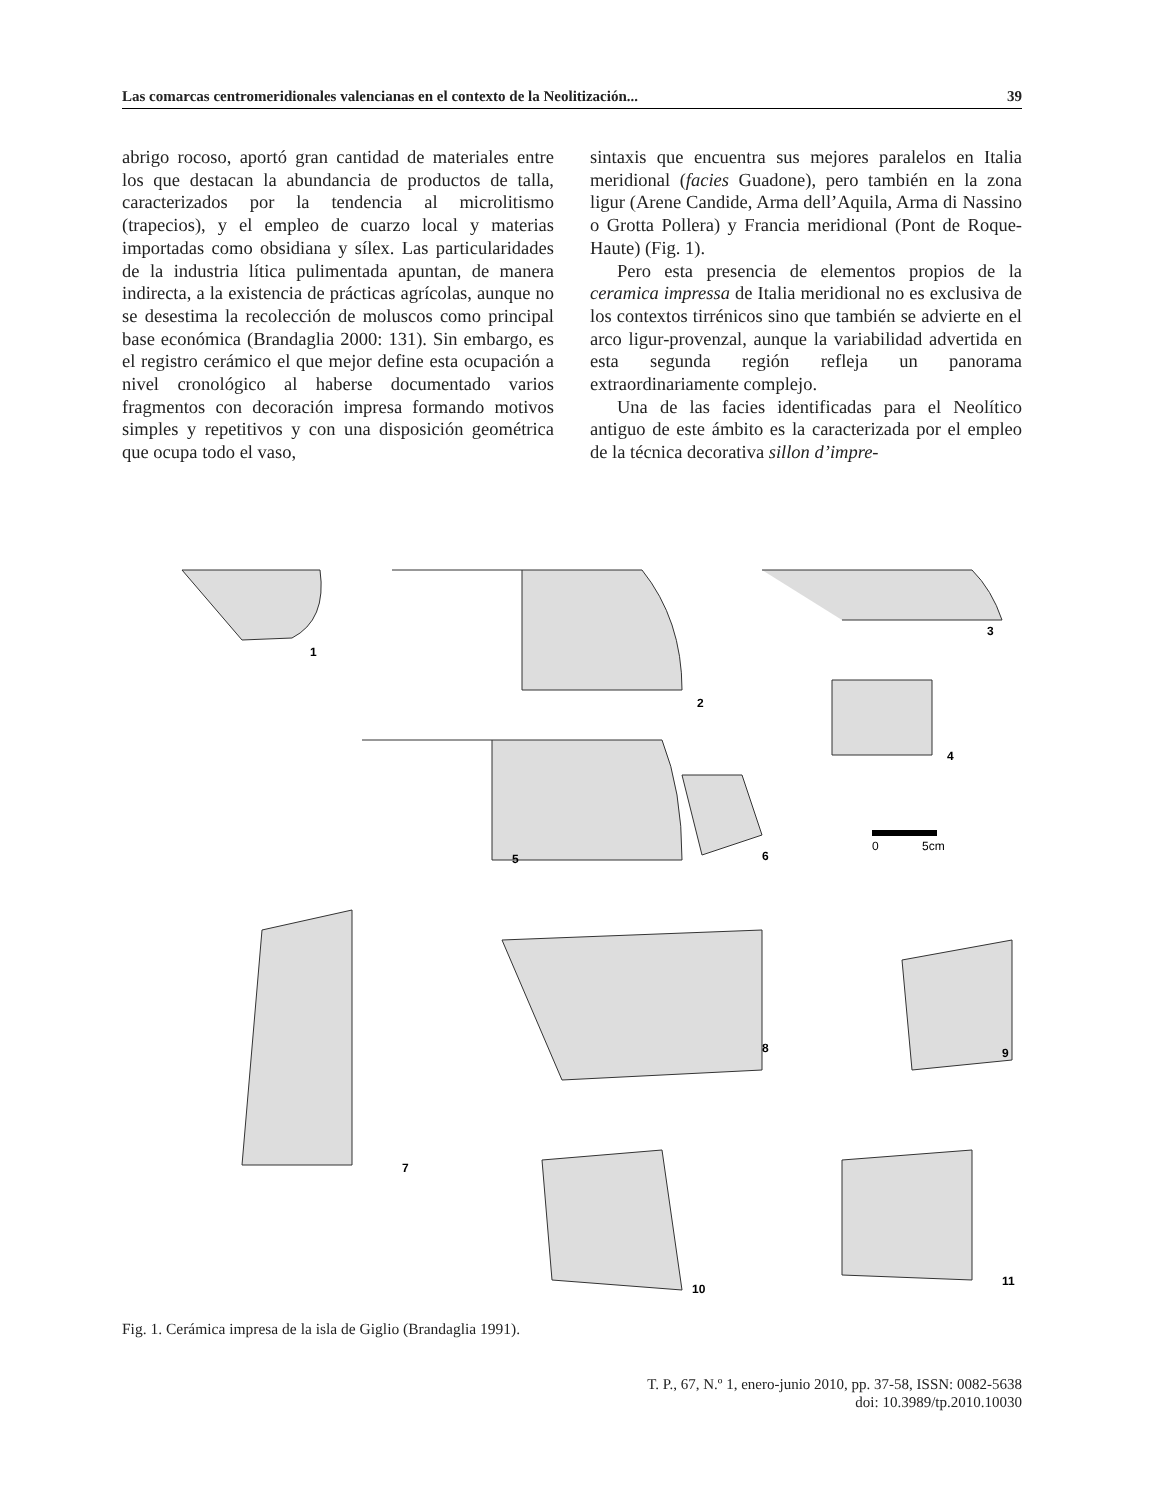Las comarcas centromeridionales valencianas en el contexto de la Neolitización... 39
abrigo rocoso, aportó gran cantidad de materiales entre los que destacan la abundancia de productos de talla, caracterizados por la tendencia al micro­litismo (trapecios), y el empleo de cuarzo local y materias importadas como obsidiana y sílex. Las particularidades de la industria lítica pulimentada apuntan, de manera indirecta, a la existencia de prácticas agrícolas, aunque no se desestima la re­colección de moluscos como principal base eco­nómica (Brandaglia 2000: 131). Sin embargo, es el registro cerámico el que mejor define esta ocu­pación a nivel cronológico al haberse documenta­do varios fragmentos con decoración impresa for­mando motivos simples y repetitivos y con una disposición geométrica que ocupa todo el vaso,
sintaxis que encuentra sus mejores paralelos en Italia meridional (facies Guadone), pero también en la zona ligur (Arene Candide, Arma dell’Aqui­la, Arma di Nassino o Grotta Pollera) y Francia meridional (Pont de Roque-Haute) (Fig. 1).
Pero esta presencia de elementos propios de la ceramica impressa de Italia meridional no es exclusiva de los contextos tirrénicos sino que también se advierte en el arco ligur-provenzal, aunque la variabilidad advertida en esta segunda región refleja un panorama extraordinariamente complejo.
Una de las facies identificadas para el Neolíti­co antiguo de este ámbito es la caracterizada por el empleo de la técnica decorativa sillon d’impre-
1
2
3
4
5
6
7
8
9
10
11
0
5cm
Fig. 1. Cerámica impresa de la isla de Giglio (Brandaglia 1991).
T. P., 67, N.º 1, enero-junio 2010, pp. 37-58, ISSN: 0082-5638
doi: 10.3989/tp.2010.10030